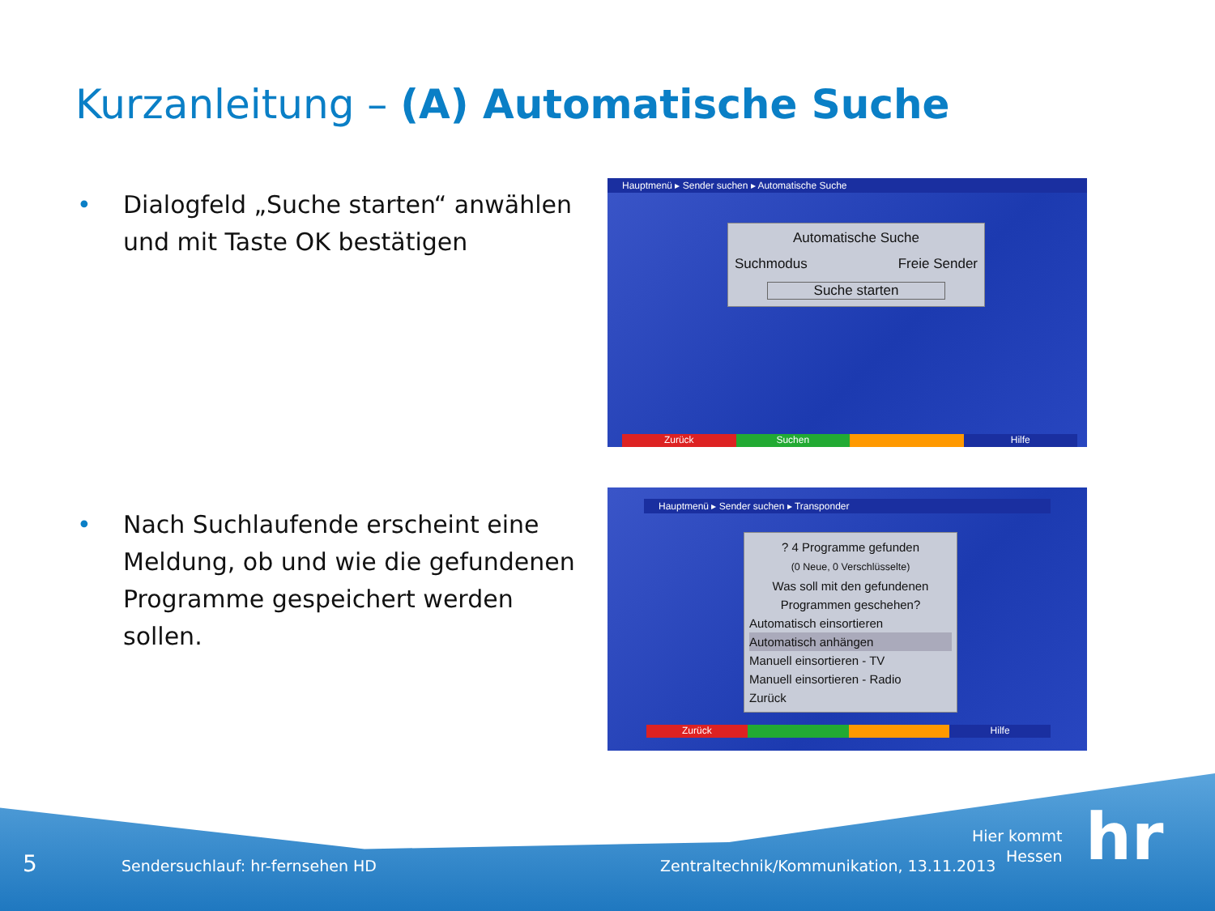Kurzanleitung – (A) Automatische Suche
•
Dialogfeld „Suche starten“ anwählen und mit Taste OK bestätigen
•
Nach Suchlaufende erscheint eine Meldung, ob und wie die gefundenen Programme gespeichert werden sollen.
Hauptmenü ▸ Sender suchen ▸ Automatische Suche
Automatische Suche
Suchmodus Freie Sender
Suche starten
Zurück Suchen Hilfe
Hauptmenü ▸ Sender suchen ▸ Transponder
? 4 Programme gefunden
(0 Neue, 0 Verschlüsselte)
Was soll mit den gefundenen Programmen geschehen?
Automatisch einsortieren
Automatisch anhängen
Manuell einsortieren - TV
Manuell einsortieren - Radio
Zurück
Zurück Hilfe
5
Sendersuchlauf: hr-fernsehen HD
Zentraltechnik/Kommunikation, 13.11.2013
Hier kommt
Hessen
hr